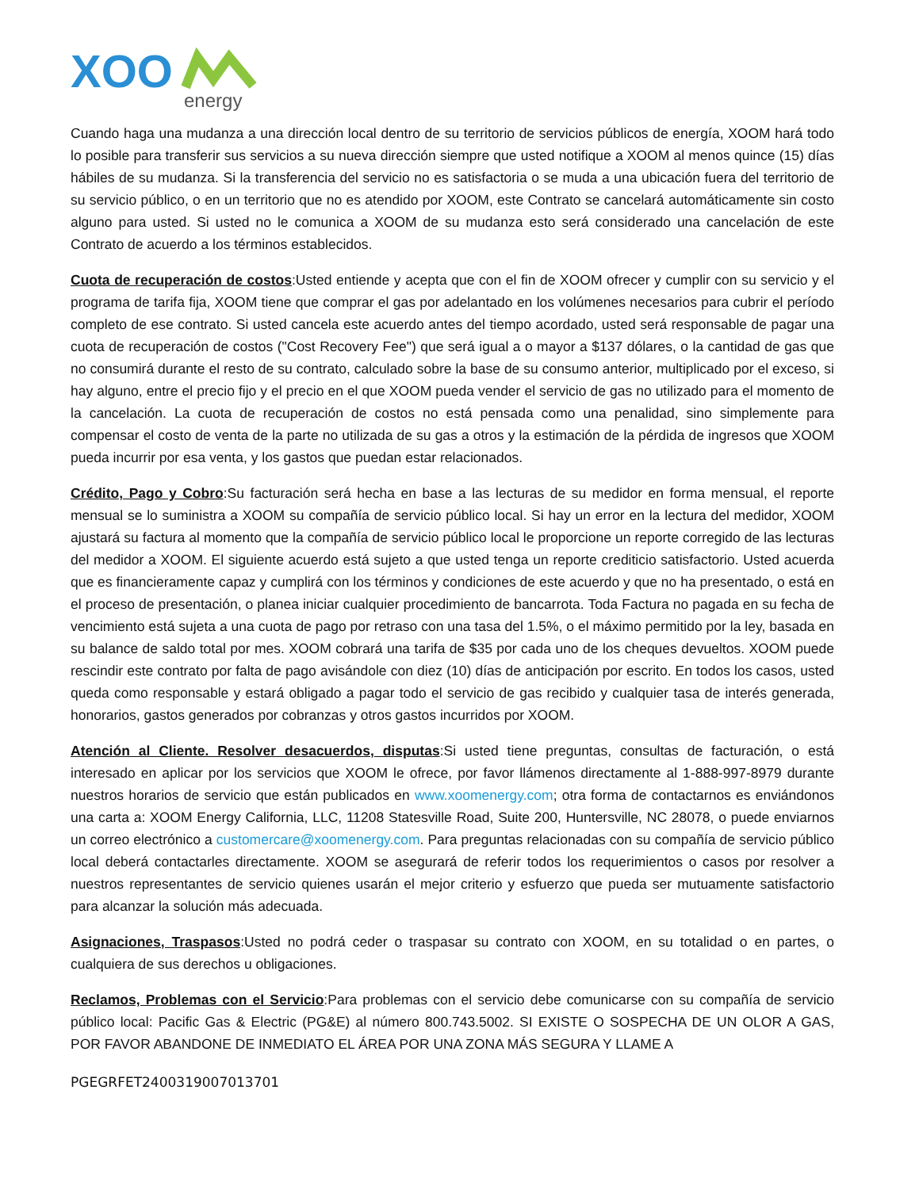XOO
energy
Cuando haga una mudanza a una dirección local dentro de su territorio de servicios públicos de energía, XOOM hará todo lo posible para transferir sus servicios a su nueva dirección siempre que usted notifique a XOOM al menos quince (15) días hábiles de su mudanza. Si la transferencia del servicio no es satisfactoria o se muda a una ubicación fuera del territorio de su servicio público, o en un territorio que no es atendido por XOOM, este Contrato se cancelará automáticamente sin costo alguno para usted. Si usted no le comunica a XOOM de su mudanza esto será considerado una cancelación de este Contrato de acuerdo a los términos establecidos.
Cuota de recuperación de costos:Usted entiende y acepta que con el fin de XOOM ofrecer y cumplir con su servicio y el programa de tarifa fija, XOOM tiene que comprar el gas por adelantado en los volúmenes necesarios para cubrir el período completo de ese contrato. Si usted cancela este acuerdo antes del tiempo acordado, usted será responsable de pagar una cuota de recuperación de costos ("Cost Recovery Fee") que será igual a o mayor a $137 dólares, o la cantidad de gas que no consumirá durante el resto de su contrato, calculado sobre la base de su consumo anterior, multiplicado por el exceso, si hay alguno, entre el precio fijo y el precio en el que XOOM pueda vender el servicio de gas no utilizado para el momento de la cancelación. La cuota de recuperación de costos no está pensada como una penalidad, sino simplemente para compensar el costo de venta de la parte no utilizada de su gas a otros y la estimación de la pérdida de ingresos que XOOM pueda incurrir por esa venta, y los gastos que puedan estar relacionados.
Crédito, Pago y Cobro:Su facturación será hecha en base a las lecturas de su medidor en forma mensual, el reporte mensual se lo suministra a XOOM su compañía de servicio público local. Si hay un error en la lectura del medidor, XOOM ajustará su factura al momento que la compañía de servicio público local le proporcione un reporte corregido de las lecturas del medidor a XOOM. El siguiente acuerdo está sujeto a que usted tenga un reporte crediticio satisfactorio. Usted acuerda que es financieramente capaz y cumplirá con los términos y condiciones de este acuerdo y que no ha presentado, o está en el proceso de presentación, o planea iniciar cualquier procedimiento de bancarrota. Toda Factura no pagada en su fecha de vencimiento está sujeta a una cuota de pago por retraso con una tasa del 1.5%, o el máximo permitido por la ley, basada en su balance de saldo total por mes. XOOM cobrará una tarifa de $35 por cada uno de los cheques devueltos. XOOM puede rescindir este contrato por falta de pago avisándole con diez (10) días de anticipación por escrito. En todos los casos, usted queda como responsable y estará obligado a pagar todo el servicio de gas recibido y cualquier tasa de interés generada, honorarios, gastos generados por cobranzas y otros gastos incurridos por XOOM.
Atención al Cliente. Resolver desacuerdos, disputas:Si usted tiene preguntas, consultas de facturación, o está interesado en aplicar por los servicios que XOOM le ofrece, por favor llámenos directamente al 1-888-997-8979 durante nuestros horarios de servicio que están publicados en www.xoomenergy.com; otra forma de contactarnos es enviándonos una carta a: XOOM Energy California, LLC, 11208 Statesville Road, Suite 200, Huntersville, NC 28078, o puede enviarnos un correo electrónico a customercare@xoomenergy.com. Para preguntas relacionadas con su compañía de servicio público local deberá contactarles directamente. XOOM se asegurará de referir todos los requerimientos o casos por resolver a nuestros representantes de servicio quienes usarán el mejor criterio y esfuerzo que pueda ser mutuamente satisfactorio para alcanzar la solución más adecuada.
Asignaciones, Traspasos:Usted no podrá ceder o traspasar su contrato con XOOM, en su totalidad o en partes, o cualquiera de sus derechos u obligaciones.
Reclamos, Problemas con el Servicio:Para problemas con el servicio debe comunicarse con su compañía de servicio público local: Pacific Gas & Electric (PG&E) al número 800.743.5002. SI EXISTE O SOSPECHA DE UN OLOR A GAS, POR FAVOR ABANDONE DE INMEDIATO EL ÁREA POR UNA ZONA MÁS SEGURA Y LLAME A
PGEGRFET2400319007013701